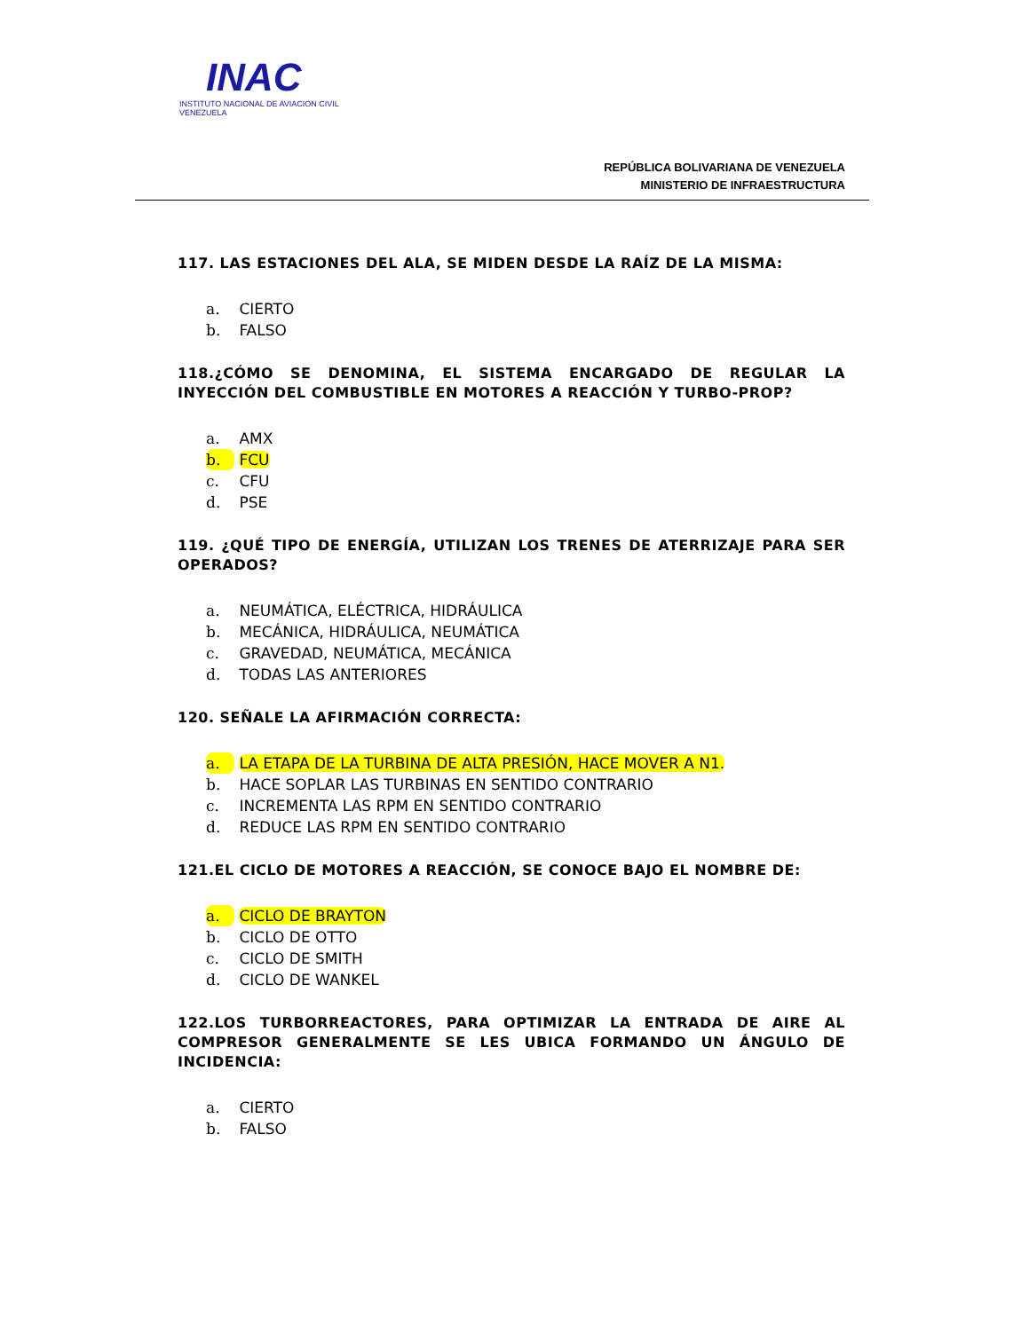INAC
INSTITUTO NACIONAL DE AVIACION CIVIL
VENEZUELA
REPÚBLICA BOLIVARIANA DE VENEZUELA
MINISTERIO DE INFRAESTRUCTURA
117. LAS ESTACIONES DEL ALA, SE MIDEN DESDE LA RAÍZ DE LA MISMA:
a. CIERTO
b. FALSO
118.¿CÓMO SE DENOMINA, EL SISTEMA ENCARGADO DE REGULAR LA INYECCIÓN DEL COMBUSTIBLE EN MOTORES A REACCIÓN Y TURBO-PROP?
a. AMX
b. FCU
c. CFU
d. PSE
119. ¿QUÉ TIPO DE ENERGÍA, UTILIZAN LOS TRENES DE ATERRIZAJE PARA SER OPERADOS?
a. NEUMÁTICA, ELÉCTRICA, HIDRÁULICA
b. MECÁNICA, HIDRÁULICA, NEUMÁTICA
c. GRAVEDAD, NEUMÁTICA, MECÁNICA
d. TODAS LAS ANTERIORES
120. SEÑALE LA AFIRMACIÓN CORRECTA:
a. LA ETAPA DE LA TURBINA DE ALTA PRESIÓN, HACE MOVER A N1.
b. HACE SOPLAR LAS TURBINAS EN SENTIDO CONTRARIO
c. INCREMENTA LAS RPM EN SENTIDO CONTRARIO
d. REDUCE LAS RPM EN SENTIDO CONTRARIO
121.EL CICLO DE MOTORES A REACCIÓN, SE CONOCE BAJO EL NOMBRE DE:
a. CICLO DE BRAYTON
b. CICLO DE OTTO
c. CICLO DE SMITH
d. CICLO DE WANKEL
122.LOS TURBORREACTORES, PARA OPTIMIZAR LA ENTRADA DE AIRE AL COMPRESOR GENERALMENTE SE LES UBICA FORMANDO UN ÁNGULO DE INCIDENCIA:
a. CIERTO
b. FALSO